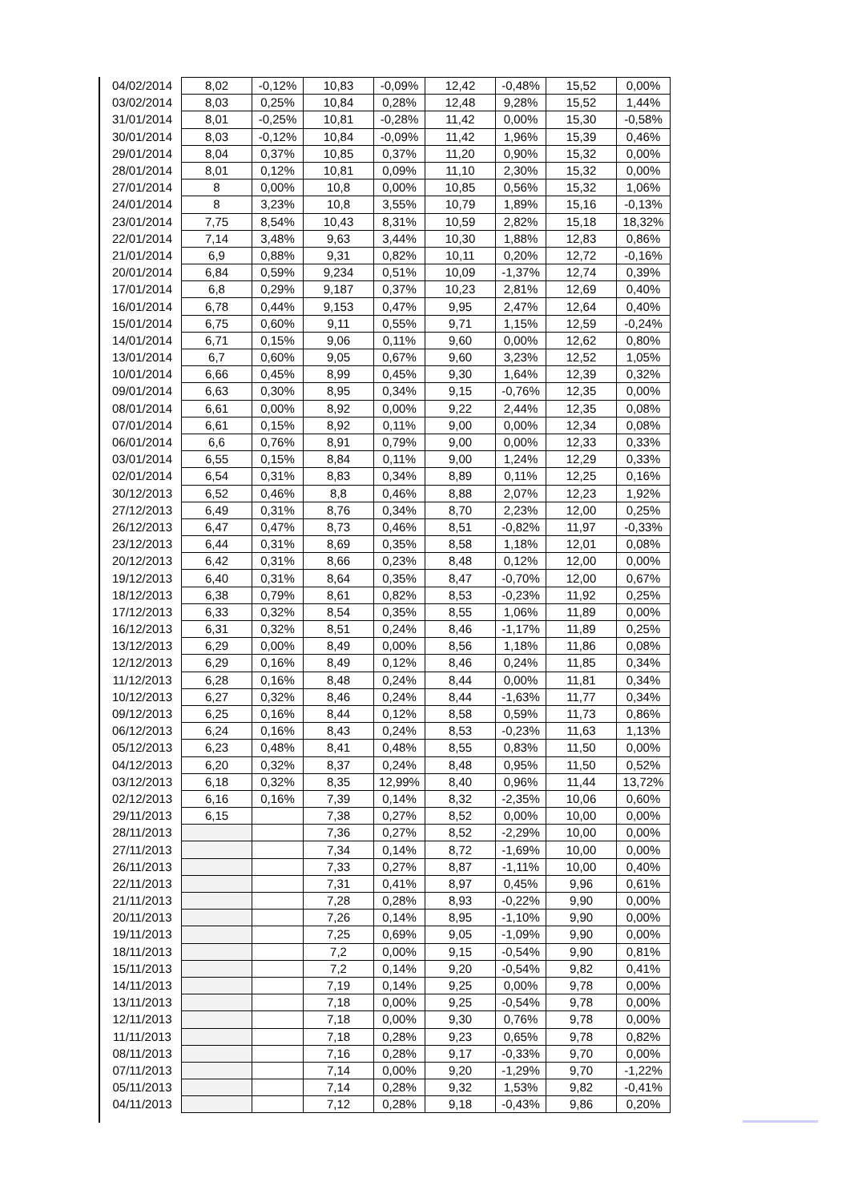| 04/02/2014 | 8,02 | -0,12% | 10,83 | -0,09% | 12,42 | -0,48% | 15,52 | 0,00% |
| 03/02/2014 | 8,03 | 0,25% | 10,84 | 0,28% | 12,48 | 9,28% | 15,52 | 1,44% |
| 31/01/2014 | 8,01 | -0,25% | 10,81 | -0,28% | 11,42 | 0,00% | 15,30 | -0,58% |
| 30/01/2014 | 8,03 | -0,12% | 10,84 | -0,09% | 11,42 | 1,96% | 15,39 | 0,46% |
| 29/01/2014 | 8,04 | 0,37% | 10,85 | 0,37% | 11,20 | 0,90% | 15,32 | 0,00% |
| 28/01/2014 | 8,01 | 0,12% | 10,81 | 0,09% | 11,10 | 2,30% | 15,32 | 0,00% |
| 27/01/2014 | 8 | 0,00% | 10,8 | 0,00% | 10,85 | 0,56% | 15,32 | 1,06% |
| 24/01/2014 | 8 | 3,23% | 10,8 | 3,55% | 10,79 | 1,89% | 15,16 | -0,13% |
| 23/01/2014 | 7,75 | 8,54% | 10,43 | 8,31% | 10,59 | 2,82% | 15,18 | 18,32% |
| 22/01/2014 | 7,14 | 3,48% | 9,63 | 3,44% | 10,30 | 1,88% | 12,83 | 0,86% |
| 21/01/2014 | 6,9 | 0,88% | 9,31 | 0,82% | 10,11 | 0,20% | 12,72 | -0,16% |
| 20/01/2014 | 6,84 | 0,59% | 9,234 | 0,51% | 10,09 | -1,37% | 12,74 | 0,39% |
| 17/01/2014 | 6,8 | 0,29% | 9,187 | 0,37% | 10,23 | 2,81% | 12,69 | 0,40% |
| 16/01/2014 | 6,78 | 0,44% | 9,153 | 0,47% | 9,95 | 2,47% | 12,64 | 0,40% |
| 15/01/2014 | 6,75 | 0,60% | 9,11 | 0,55% | 9,71 | 1,15% | 12,59 | -0,24% |
| 14/01/2014 | 6,71 | 0,15% | 9,06 | 0,11% | 9,60 | 0,00% | 12,62 | 0,80% |
| 13/01/2014 | 6,7 | 0,60% | 9,05 | 0,67% | 9,60 | 3,23% | 12,52 | 1,05% |
| 10/01/2014 | 6,66 | 0,45% | 8,99 | 0,45% | 9,30 | 1,64% | 12,39 | 0,32% |
| 09/01/2014 | 6,63 | 0,30% | 8,95 | 0,34% | 9,15 | -0,76% | 12,35 | 0,00% |
| 08/01/2014 | 6,61 | 0,00% | 8,92 | 0,00% | 9,22 | 2,44% | 12,35 | 0,08% |
| 07/01/2014 | 6,61 | 0,15% | 8,92 | 0,11% | 9,00 | 0,00% | 12,34 | 0,08% |
| 06/01/2014 | 6,6 | 0,76% | 8,91 | 0,79% | 9,00 | 0,00% | 12,33 | 0,33% |
| 03/01/2014 | 6,55 | 0,15% | 8,84 | 0,11% | 9,00 | 1,24% | 12,29 | 0,33% |
| 02/01/2014 | 6,54 | 0,31% | 8,83 | 0,34% | 8,89 | 0,11% | 12,25 | 0,16% |
| 30/12/2013 | 6,52 | 0,46% | 8,8 | 0,46% | 8,88 | 2,07% | 12,23 | 1,92% |
| 27/12/2013 | 6,49 | 0,31% | 8,76 | 0,34% | 8,70 | 2,23% | 12,00 | 0,25% |
| 26/12/2013 | 6,47 | 0,47% | 8,73 | 0,46% | 8,51 | -0,82% | 11,97 | -0,33% |
| 23/12/2013 | 6,44 | 0,31% | 8,69 | 0,35% | 8,58 | 1,18% | 12,01 | 0,08% |
| 20/12/2013 | 6,42 | 0,31% | 8,66 | 0,23% | 8,48 | 0,12% | 12,00 | 0,00% |
| 19/12/2013 | 6,40 | 0,31% | 8,64 | 0,35% | 8,47 | -0,70% | 12,00 | 0,67% |
| 18/12/2013 | 6,38 | 0,79% | 8,61 | 0,82% | 8,53 | -0,23% | 11,92 | 0,25% |
| 17/12/2013 | 6,33 | 0,32% | 8,54 | 0,35% | 8,55 | 1,06% | 11,89 | 0,00% |
| 16/12/2013 | 6,31 | 0,32% | 8,51 | 0,24% | 8,46 | -1,17% | 11,89 | 0,25% |
| 13/12/2013 | 6,29 | 0,00% | 8,49 | 0,00% | 8,56 | 1,18% | 11,86 | 0,08% |
| 12/12/2013 | 6,29 | 0,16% | 8,49 | 0,12% | 8,46 | 0,24% | 11,85 | 0,34% |
| 11/12/2013 | 6,28 | 0,16% | 8,48 | 0,24% | 8,44 | 0,00% | 11,81 | 0,34% |
| 10/12/2013 | 6,27 | 0,32% | 8,46 | 0,24% | 8,44 | -1,63% | 11,77 | 0,34% |
| 09/12/2013 | 6,25 | 0,16% | 8,44 | 0,12% | 8,58 | 0,59% | 11,73 | 0,86% |
| 06/12/2013 | 6,24 | 0,16% | 8,43 | 0,24% | 8,53 | -0,23% | 11,63 | 1,13% |
| 05/12/2013 | 6,23 | 0,48% | 8,41 | 0,48% | 8,55 | 0,83% | 11,50 | 0,00% |
| 04/12/2013 | 6,20 | 0,32% | 8,37 | 0,24% | 8,48 | 0,95% | 11,50 | 0,52% |
| 03/12/2013 | 6,18 | 0,32% | 8,35 | 12,99% | 8,40 | 0,96% | 11,44 | 13,72% |
| 02/12/2013 | 6,16 | 0,16% | 7,39 | 0,14% | 8,32 | -2,35% | 10,06 | 0,60% |
| 29/11/2013 | 6,15 | | 7,38 | 0,27% | 8,52 | 0,00% | 10,00 | 0,00% |
| 28/11/2013 | | | 7,36 | 0,27% | 8,52 | -2,29% | 10,00 | 0,00% |
| 27/11/2013 | | | 7,34 | 0,14% | 8,72 | -1,69% | 10,00 | 0,00% |
| 26/11/2013 | | | 7,33 | 0,27% | 8,87 | -1,11% | 10,00 | 0,40% |
| 22/11/2013 | | | 7,31 | 0,41% | 8,97 | 0,45% | 9,96 | 0,61% |
| 21/11/2013 | | | 7,28 | 0,28% | 8,93 | -0,22% | 9,90 | 0,00% |
| 20/11/2013 | | | 7,26 | 0,14% | 8,95 | -1,10% | 9,90 | 0,00% |
| 19/11/2013 | | | 7,25 | 0,69% | 9,05 | -1,09% | 9,90 | 0,00% |
| 18/11/2013 | | | 7,2 | 0,00% | 9,15 | -0,54% | 9,90 | 0,81% |
| 15/11/2013 | | | 7,2 | 0,14% | 9,20 | -0,54% | 9,82 | 0,41% |
| 14/11/2013 | | | 7,19 | 0,14% | 9,25 | 0,00% | 9,78 | 0,00% |
| 13/11/2013 | | | 7,18 | 0,00% | 9,25 | -0,54% | 9,78 | 0,00% |
| 12/11/2013 | | | 7,18 | 0,00% | 9,30 | 0,76% | 9,78 | 0,00% |
| 11/11/2013 | | | 7,18 | 0,28% | 9,23 | 0,65% | 9,78 | 0,82% |
| 08/11/2013 | | | 7,16 | 0,28% | 9,17 | -0,33% | 9,70 | 0,00% |
| 07/11/2013 | | | 7,14 | 0,00% | 9,20 | -1,29% | 9,70 | -1,22% |
| 05/11/2013 | | | 7,14 | 0,28% | 9,32 | 1,53% | 9,82 | -0,41% |
| 04/11/2013 | | | 7,12 | 0,28% | 9,18 | -0,43% | 9,86 | 0,20% |